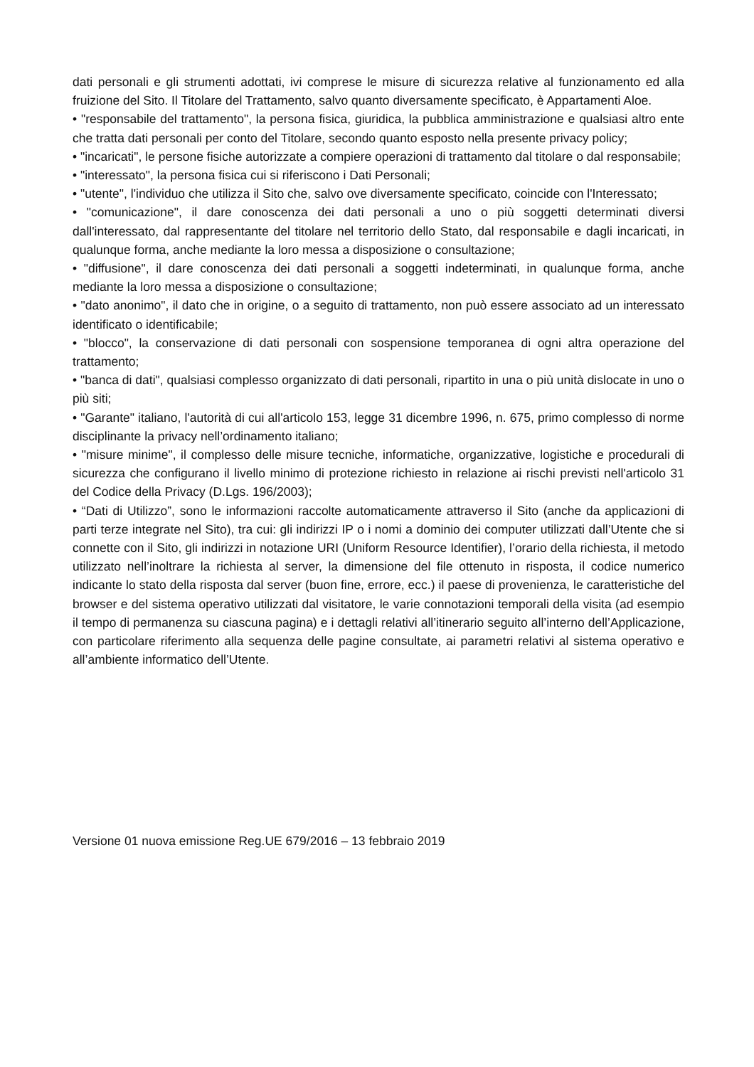dati personali e gli strumenti adottati, ivi comprese le misure di sicurezza relative al funzionamento ed alla fruizione del Sito. Il Titolare del Trattamento, salvo quanto diversamente specificato, è Appartamenti Aloe.
• "responsabile del trattamento", la persona fisica, giuridica, la pubblica amministrazione e qualsiasi altro ente che tratta dati personali per conto del Titolare, secondo quanto esposto nella presente privacy policy;
• "incaricati", le persone fisiche autorizzate a compiere operazioni di trattamento dal titolare o dal responsabile;
• "interessato", la persona fisica cui si riferiscono i Dati Personali;
• "utente", l'individuo che utilizza il Sito che, salvo ove diversamente specificato, coincide con l'Interessato;
• "comunicazione", il dare conoscenza dei dati personali a uno o più soggetti determinati diversi dall'interessato, dal rappresentante del titolare nel territorio dello Stato, dal responsabile e dagli incaricati, in qualunque forma, anche mediante la loro messa a disposizione o consultazione;
• "diffusione", il dare conoscenza dei dati personali a soggetti indeterminati, in qualunque forma, anche mediante la loro messa a disposizione o consultazione;
• "dato anonimo", il dato che in origine, o a seguito di trattamento, non può essere associato ad un interessato identificato o identificabile;
• "blocco", la conservazione di dati personali con sospensione temporanea di ogni altra operazione del trattamento;
• "banca di dati", qualsiasi complesso organizzato di dati personali, ripartito in una o più unità dislocate in uno o più siti;
• "Garante" italiano, l'autorità di cui all'articolo 153, legge 31 dicembre 1996, n. 675, primo complesso di norme disciplinante la privacy nell’ordinamento italiano;
• "misure minime", il complesso delle misure tecniche, informatiche, organizzative, logistiche e procedurali di sicurezza che configurano il livello minimo di protezione richiesto in relazione ai rischi previsti nell'articolo 31 del Codice della Privacy (D.Lgs. 196/2003);
• “Dati di Utilizzo”, sono le informazioni raccolte automaticamente attraverso il Sito (anche da applicazioni di parti terze integrate nel Sito), tra cui: gli indirizzi IP o i nomi a dominio dei computer utilizzati dall’Utente che si connette con il Sito, gli indirizzi in notazione URI (Uniform Resource Identifier), l’orario della richiesta, il metodo utilizzato nell’inoltrare la richiesta al server, la dimensione del file ottenuto in risposta, il codice numerico indicante lo stato della risposta dal server (buon fine, errore, ecc.) il paese di provenienza, le caratteristiche del browser e del sistema operativo utilizzati dal visitatore, le varie connotazioni temporali della visita (ad esempio il tempo di permanenza su ciascuna pagina) e i dettagli relativi all’itinerario seguito all’interno dell’Applicazione, con particolare riferimento alla sequenza delle pagine consultate, ai parametri relativi al sistema operativo e all’ambiente informatico dell’Utente.
Versione 01 nuova emissione Reg.UE 679/2016 – 13 febbraio 2019